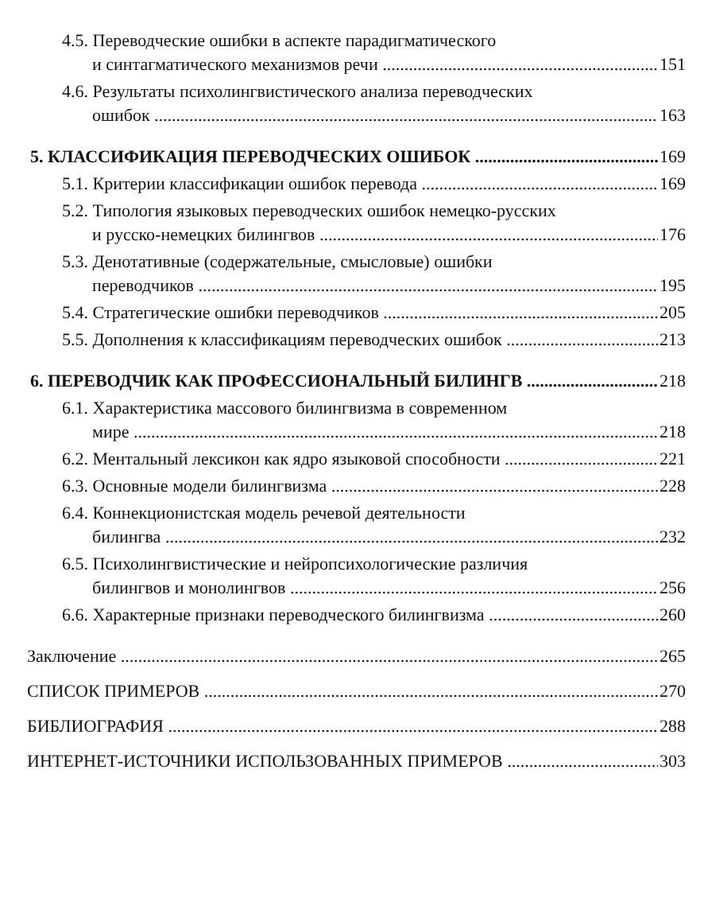4.5. Переводческие ошибки в аспекте парадигматического
и синтагматического механизмов речи 151
4.6. Результаты психолингвистического анализа переводческих
ошибок 163
5. КЛАССИФИКАЦИЯ ПЕРЕВОДЧЕСКИХ ОШИБОК 169
5.1. Критерии классификации ошибок перевода 169
5.2. Типология языковых переводческих ошибок немецко-русских
и русско-немецких билингвов 176
5.3. Денотативные (содержательные, смысловые) ошибки
переводчиков 195
5.4. Стратегические ошибки переводчиков 205
5.5. Дополнения к классификациям переводческих ошибок 213
6. ПЕРЕВОДЧИК КАК ПРОФЕССИОНАЛЬНЫЙ БИЛИНГВ 218
6.1. Характеристика массового билингвизма в современном
мире 218
6.2. Ментальный лексикон как ядро языковой способности 221
6.3. Основные модели билингвизма 228
6.4. Коннекционистская модель речевой деятельности
билингва 232
6.5. Психолингвистические и нейропсихологические различия
билингвов и монолингвов 256
6.6. Характерные признаки переводческого билингвизма 260
Заключение 265
СПИСОК ПРИМЕРОВ 270
БИБЛИОГРАФИЯ 288
ИНТЕРНЕТ-ИСТОЧНИКИ ИСПОЛЬЗОВАННЫХ ПРИМЕРОВ 303